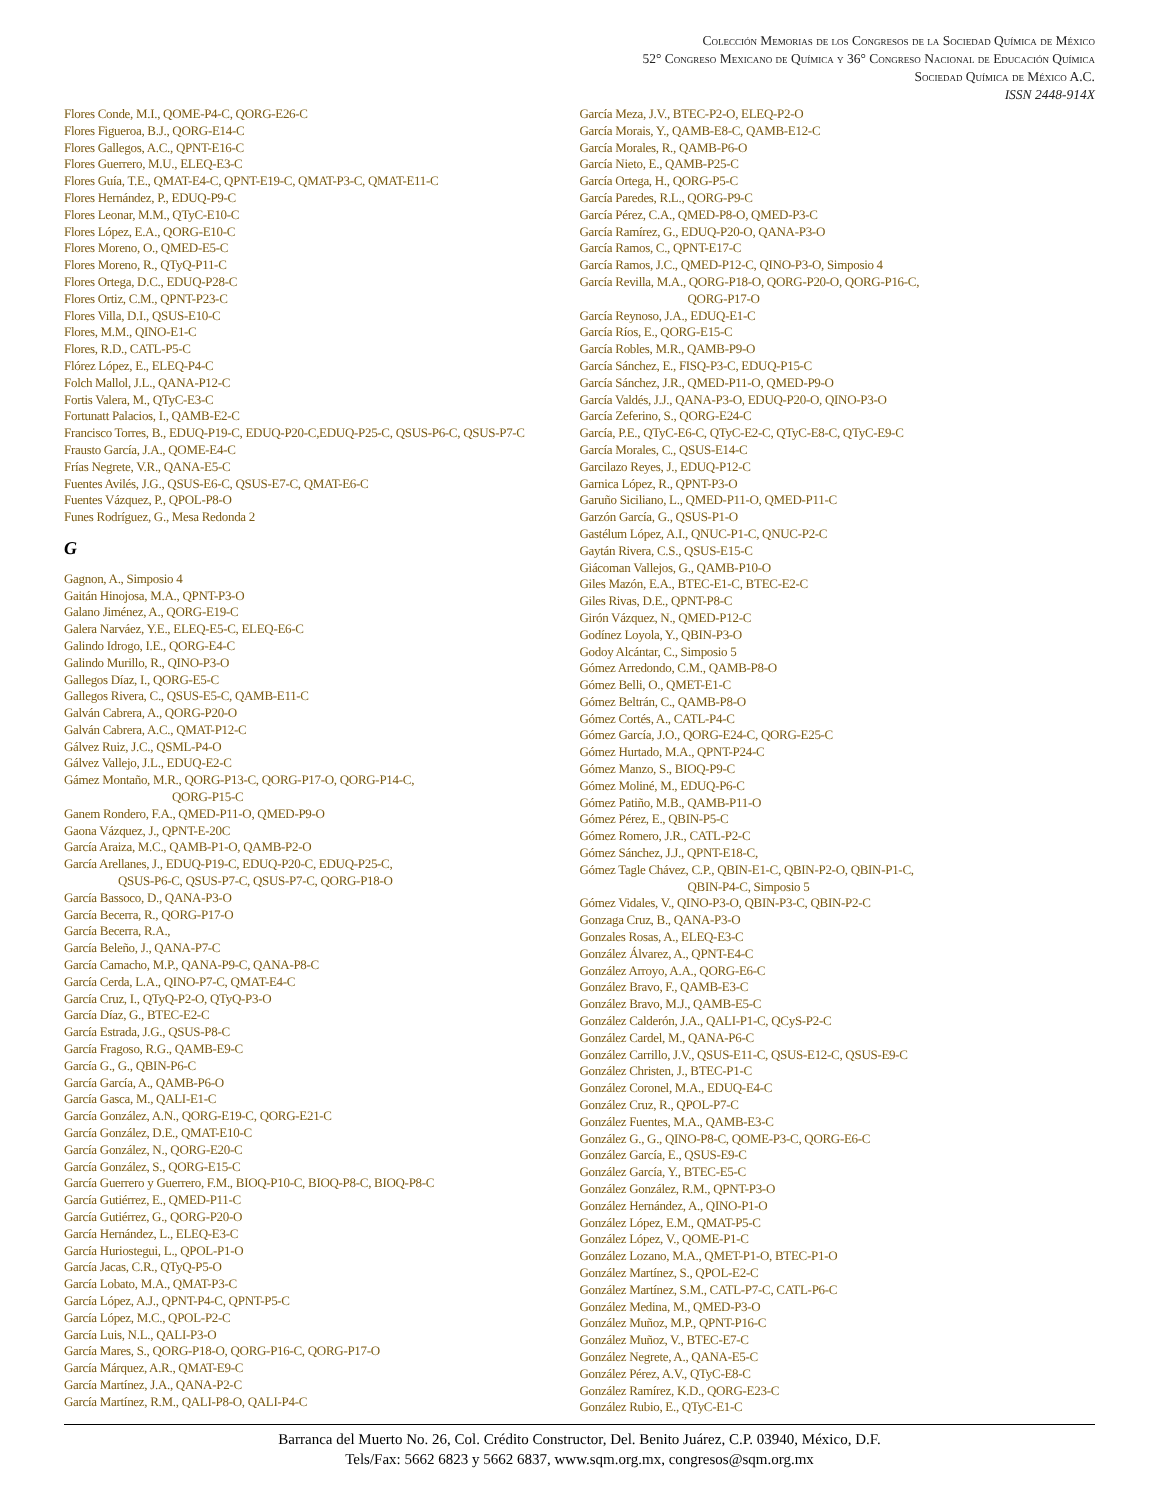Colección Memorias de los Congresos de la Sociedad Química de México
52° Congreso Mexicano de Química y 36° Congreso Nacional de Educación Química
Sociedad Química de México A.C.
ISSN 2448-914X
Flores Conde, M.I., QOME-P4-C, QORG-E26-C
Flores Figueroa, B.J., QORG-E14-C
Flores Gallegos, A.C., QPNT-E16-C
Flores Guerrero, M.U., ELEQ-E3-C
Flores Guía, T.E., QMAT-E4-C, QPNT-E19-C, QMAT-P3-C, QMAT-E11-C
Flores Hernández, P., EDUQ-P9-C
Flores Leonar, M.M., QTyC-E10-C
Flores López, E.A., QORG-E10-C
Flores Moreno, O., QMED-E5-C
Flores Moreno, R., QTyQ-P11-C
Flores Ortega, D.C., EDUQ-P28-C
Flores Ortiz, C.M., QPNT-P23-C
Flores Villa, D.I., QSUS-E10-C
Flores, M.M., QINO-E1-C
Flores, R.D., CATL-P5-C
Flórez López, E., ELEQ-P4-C
Folch Mallol, J.L., QANA-P12-C
Fortis Valera, M., QTyC-E3-C
Fortunatt Palacios, I., QAMB-E2-C
Francisco Torres, B., EDUQ-P19-C, EDUQ-P20-C,EDUQ-P25-C, QSUS-P6-C, QSUS-P7-C
Frausto García, J.A., QOME-E4-C
Frías Negrete, V.R., QANA-E5-C
Fuentes Avilés, J.G., QSUS-E6-C, QSUS-E7-C, QMAT-E6-C
Fuentes Vázquez, P., QPOL-P8-O
Funes Rodríguez, G., Mesa Redonda 2
G
Gagnon, A., Simposio 4
Gaitán Hinojosa, M.A., QPNT-P3-O
Galano Jiménez, A., QORG-E19-C
Galera Narváez, Y.E., ELEQ-E5-C, ELEQ-E6-C
Galindo Idrogo, I.E., QORG-E4-C
Galindo Murillo, R., QINO-P3-O
Gallegos Díaz, I., QORG-E5-C
Gallegos Rivera, C., QSUS-E5-C, QAMB-E11-C
Galván Cabrera, A., QORG-P20-O
Galván Cabrera, A.C., QMAT-P12-C
Gálvez Ruiz, J.C., QSML-P4-O
Gálvez Vallejo, J.L., EDUQ-E2-C
Gámez Montaño, M.R., QORG-P13-C, QORG-P17-O, QORG-P14-C,
QORG-P15-C
Ganem Rondero, F.A., QMED-P11-O, QMED-P9-O
Gaona Vázquez, J., QPNT-E-20C
García Araiza, M.C., QAMB-P1-O, QAMB-P2-O
García Arellanes, J., EDUQ-P19-C, EDUQ-P20-C, EDUQ-P25-C,
QSUS-P6-C, QSUS-P7-C, QSUS-P7-C, QORG-P18-O
García Bassoco, D., QANA-P3-O
García Becerra, R., QORG-P17-O
García Becerra, R.A.,
García Beleño, J., QANA-P7-C
García Camacho, M.P., QANA-P9-C, QANA-P8-C
García Cerda, L.A., QINO-P7-C, QMAT-E4-C
García Cruz, I., QTyQ-P2-O, QTyQ-P3-O
García Díaz, G., BTEC-E2-C
García Estrada, J.G., QSUS-P8-C
García Fragoso, R.G., QAMB-E9-C
García G., G., QBIN-P6-C
García García, A., QAMB-P6-O
García Gasca, M., QALI-E1-C
García González, A.N., QORG-E19-C, QORG-E21-C
García González, D.E., QMAT-E10-C
García González, N., QORG-E20-C
García González, S., QORG-E15-C
García Guerrero y Guerrero, F.M., BIOQ-P10-C, BIOQ-P8-C, BIOQ-P8-C
García Gutiérrez, E., QMED-P11-C
García Gutiérrez, G., QORG-P20-O
García Hernández, L., ELEQ-E3-C
García Huriostegui, L., QPOL-P1-O
García Jacas, C.R., QTyQ-P5-O
García Lobato, M.A., QMAT-P3-C
García López, A.J., QPNT-P4-C, QPNT-P5-C
García López, M.C., QPOL-P2-C
García Luis, N.L., QALI-P3-O
García Mares, S., QORG-P18-O, QORG-P16-C, QORG-P17-O
García Márquez, A.R., QMAT-E9-C
García Martínez, J.A., QANA-P2-C
García Martínez, R.M., QALI-P8-O, QALI-P4-C
García Meza, J.V., BTEC-P2-O, ELEQ-P2-O
García Morais, Y., QAMB-E8-C, QAMB-E12-C
García Morales, R., QAMB-P6-O
García Nieto, E., QAMB-P25-C
García Ortega, H., QORG-P5-C
García Paredes, R.L., QORG-P9-C
García Pérez, C.A., QMED-P8-O, QMED-P3-C
García Ramírez, G., EDUQ-P20-O, QANA-P3-O
García Ramos, C., QPNT-E17-C
García Ramos, J.C., QMED-P12-C, QINO-P3-O, Simposio 4
García Revilla, M.A., QORG-P18-O, QORG-P20-O, QORG-P16-C,
QORG-P17-O
García Reynoso, J.A., EDUQ-E1-C
García Ríos, E., QORG-E15-C
García Robles, M.R., QAMB-P9-O
García Sánchez, E., FISQ-P3-C, EDUQ-P15-C
García Sánchez, J.R., QMED-P11-O, QMED-P9-O
García Valdés, J.J., QANA-P3-O, EDUQ-P20-O, QINO-P3-O
García Zeferino, S., QORG-E24-C
García, P.E., QTyC-E6-C, QTyC-E2-C, QTyC-E8-C, QTyC-E9-C
García Morales, C., QSUS-E14-C
Garcilazo Reyes, J., EDUQ-P12-C
Garnica López, R., QPNT-P3-O
Garuño Siciliano, L., QMED-P11-O, QMED-P11-C
Garzón García, G., QSUS-P1-O
Gastélum López, A.I., QNUC-P1-C, QNUC-P2-C
Gaytán Rivera, C.S., QSUS-E15-C
Giácoman Vallejos, G., QAMB-P10-O
Giles Mazón, E.A., BTEC-E1-C, BTEC-E2-C
Giles Rivas, D.E., QPNT-P8-C
Girón Vázquez, N., QMED-P12-C
Godínez Loyola, Y., QBIN-P3-O
Godoy Alcántar, C., Simposio 5
Gómez Arredondo, C.M., QAMB-P8-O
Gómez Belli, O., QMET-E1-C
Gómez Beltrán, C., QAMB-P8-O
Gómez Cortés, A., CATL-P4-C
Gómez García, J.O., QORG-E24-C, QORG-E25-C
Gómez Hurtado, M.A., QPNT-P24-C
Gómez Manzo, S., BIOQ-P9-C
Gómez Moliné, M., EDUQ-P6-C
Gómez Patiño, M.B., QAMB-P11-O
Gómez Pérez, E., QBIN-P5-C
Gómez Romero, J.R., CATL-P2-C
Gómez Sánchez, J.J., QPNT-E18-C,
Gómez Tagle Chávez, C.P., QBIN-E1-C, QBIN-P2-O, QBIN-P1-C,
QBIN-P4-C, Simposio 5
Gómez Vidales, V., QINO-P3-O, QBIN-P3-C, QBIN-P2-C
Gonzaga Cruz, B., QANA-P3-O
Gonzales Rosas, A., ELEQ-E3-C
González Álvarez, A., QPNT-E4-C
González Arroyo, A.A., QORG-E6-C
González Bravo, F., QAMB-E3-C
González Bravo, M.J., QAMB-E5-C
González Calderón, J.A., QALI-P1-C, QCyS-P2-C
González Cardel, M., QANA-P6-C
González Carrillo, J.V., QSUS-E11-C, QSUS-E12-C, QSUS-E9-C
González Christen, J., BTEC-P1-C
González Coronel, M.A., EDUQ-E4-C
González Cruz, R., QPOL-P7-C
González Fuentes, M.A., QAMB-E3-C
González G., G., QINO-P8-C, QOME-P3-C, QORG-E6-C
González García, E., QSUS-E9-C
González García, Y., BTEC-E5-C
González González, R.M., QPNT-P3-O
González Hernández, A., QINO-P1-O
González López, E.M., QMAT-P5-C
González López, V., QOME-P1-C
González Lozano, M.A., QMET-P1-O, BTEC-P1-O
González Martínez, S., QPOL-E2-C
González Martínez, S.M., CATL-P7-C, CATL-P6-C
González Medina, M., QMED-P3-O
González Muñoz, M.P., QPNT-P16-C
González Muñoz, V., BTEC-E7-C
González Negrete, A., QANA-E5-C
González Pérez, A.V., QTyC-E8-C
González Ramírez, K.D., QORG-E23-C
González Rubio, E., QTyC-E1-C
Barranca del Muerto No. 26, Col. Crédito Constructor, Del. Benito Juárez, C.P. 03940, México, D.F.
Tels/Fax: 5662 6823 y 5662 6837, www.sqm.org.mx, congresos@sqm.org.mx